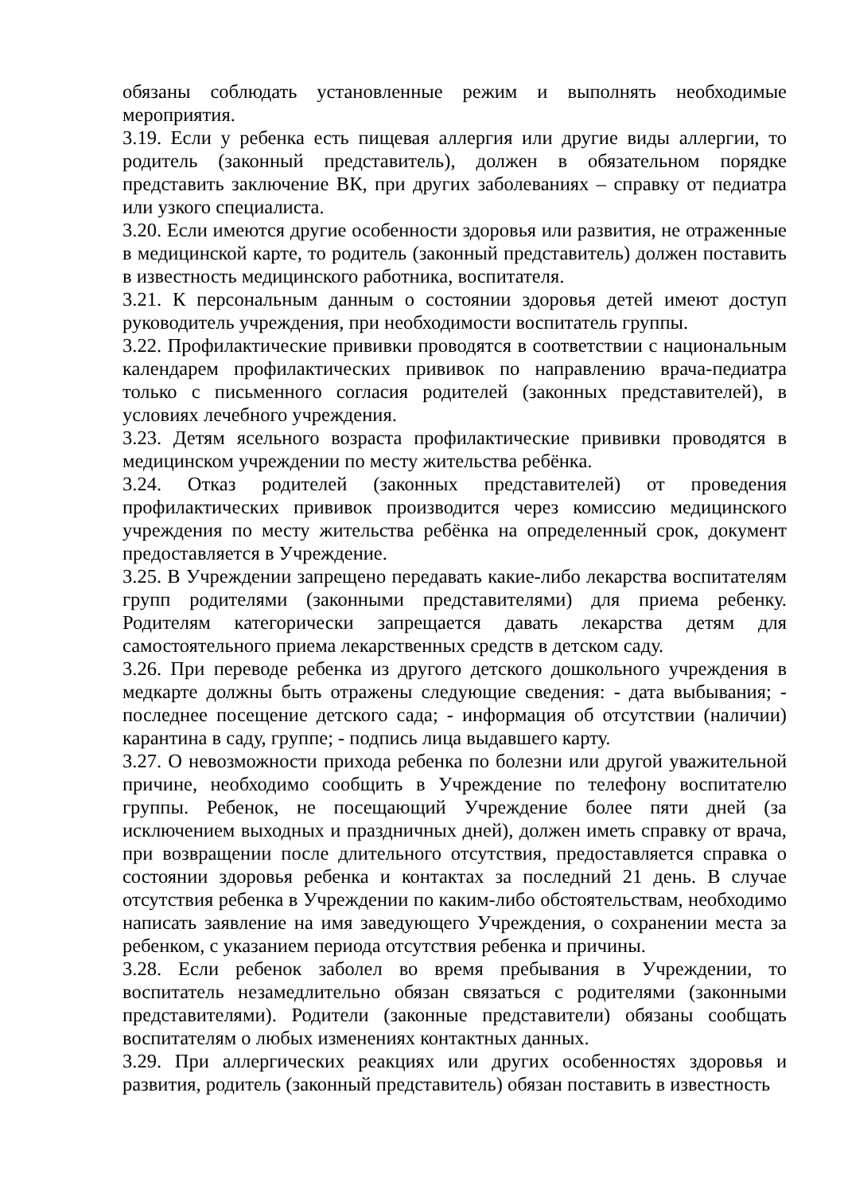обязаны соблюдать установленные режим и выполнять необходимые мероприятия.
3.19. Если у ребенка есть пищевая аллергия или другие виды аллергии, то родитель (законный представитель), должен в обязательном порядке представить заключение ВК, при других заболеваниях – справку от педиатра или узкого специалиста.
3.20. Если имеются другие особенности здоровья или развития, не отраженные в медицинской карте, то родитель (законный представитель) должен поставить в известность медицинского работника, воспитателя.
3.21. К персональным данным о состоянии здоровья детей имеют доступ руководитель учреждения, при необходимости воспитатель группы.
3.22. Профилактические прививки проводятся в соответствии с национальным календарем профилактических прививок по направлению врача-педиатра только с письменного согласия родителей (законных представителей), в условиях лечебного учреждения.
3.23. Детям ясельного возраста профилактические прививки проводятся в медицинском учреждении по месту жительства ребёнка.
3.24. Отказ родителей (законных представителей) от проведения профилактических прививок производится через комиссию медицинского учреждения по месту жительства ребёнка на определенный срок, документ предоставляется в Учреждение.
3.25. В Учреждении запрещено передавать какие-либо лекарства воспитателям групп родителями (законными представителями) для приема ребенку. Родителям категорически запрещается давать лекарства детям для самостоятельного приема лекарственных средств в детском саду.
3.26. При переводе ребенка из другого детского дошкольного учреждения в медкарте должны быть отражены следующие сведения: - дата выбывания; - последнее посещение детского сада; - информация об отсутствии (наличии) карантина в саду, группе; - подпись лица выдавшего карту.
3.27. О невозможности прихода ребенка по болезни или другой уважительной причине, необходимо сообщить в Учреждение по телефону воспитателю группы. Ребенок, не посещающий Учреждение более пяти дней (за исключением выходных и праздничных дней), должен иметь справку от врача, при возвращении после длительного отсутствия, предоставляется справка о состоянии здоровья ребенка и контактах за последний 21 день. В случае отсутствия ребенка в Учреждении по каким-либо обстоятельствам, необходимо написать заявление на имя заведующего Учреждения, о сохранении места за ребенком, с указанием периода отсутствия ребенка и причины.
3.28. Если ребенок заболел во время пребывания в Учреждении, то воспитатель незамедлительно обязан связаться с родителями (законными представителями). Родители (законные представители) обязаны сообщать воспитателям о любых изменениях контактных данных.
3.29. При аллергических реакциях или других особенностях здоровья и развития, родитель (законный представитель) обязан поставить в известность